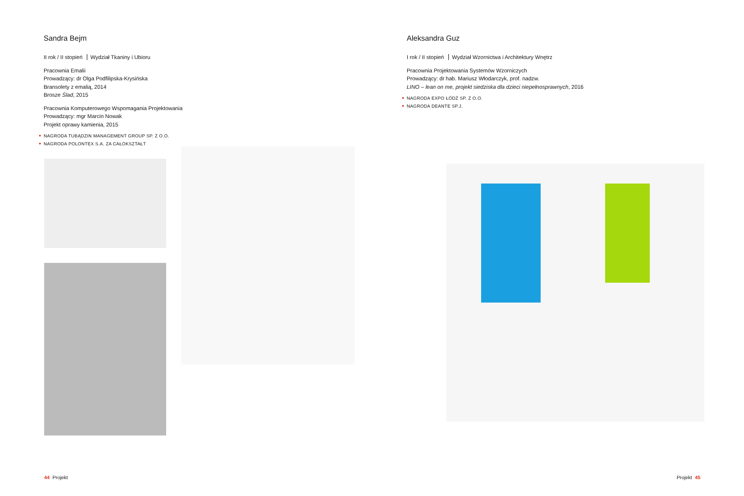Sandra Bejm
II rok / II stopień Wydział Tkaniny i Ubioru
Pracownia Emalii
Prowadzący: dr Olga Podfilipska-Krysińska
Bransolety z emalią, 2014
Brosze Ślad, 2015
Pracownia Komputerowego Wspomagania Projektowania
Prowadzący: mgr Marcin Nowak
Projekt oprawy kamienia, 2015
NAGRODA TUBĄDZIN MANAGEMENT GROUP SP. Z O.O.
NAGRODA POLONTEX S.A. ZA CAŁOKSZTAŁT
44 Projekt
Aleksandra Guz
I rok / II stopień Wydział Wzornictwa i Architektury Wnętrz
Pracownia Projektowania Systemów Wzorniczych
Prowadzący: dr hab. Mariusz Włodarczyk, prof. nadzw.
LINO – lean on me, projekt siedziska dla dzieci niepełnosprawnych, 2016
NAGRODA EXPO ŁÓDŹ SP. Z O.O.
NAGRODA DEANTE SP.J.
Projekt 45